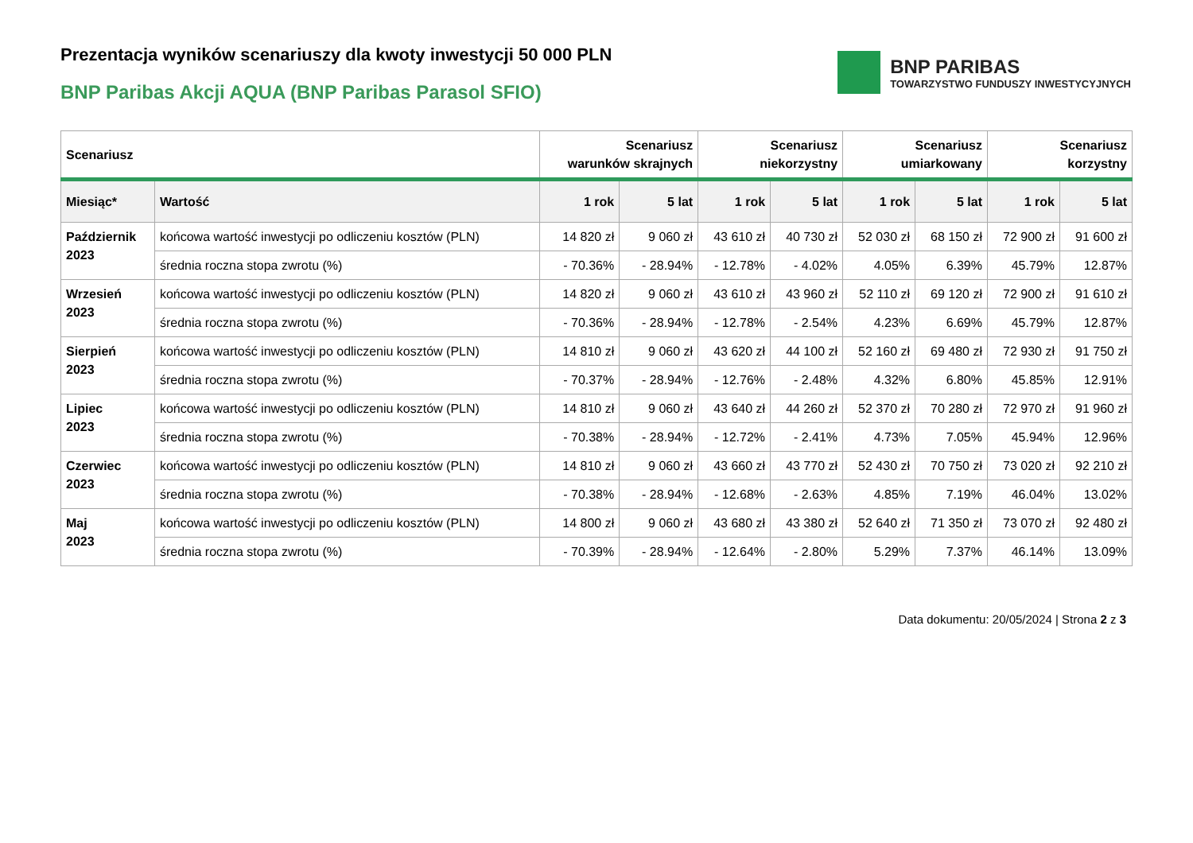Prezentacja wyników scenariuszy dla kwoty inwestycji 50 000 PLN
BNP Paribas Akcji AQUA (BNP Paribas Parasol SFIO)
BNP PARIBAS
TOWARZYSTWO FUNDUSZY INWESTYCYJNYCH
| Scenariusz | | Scenariusz warunków skrajnych | | Scenariusz niekorzystny | | Scenariusz umiarkowany | | Scenariusz korzystny | |
| --- | --- | --- | --- | --- | --- | --- | --- | --- | --- |
| Miesiąc* | Wartość | 1 rok | 5 lat | 1 rok | 5 lat | 1 rok | 5 lat | 1 rok | 5 lat |
| Październik 2023 | końcowa wartość inwestycji po odliczeniu kosztów (PLN) | 14 820 zł | 9 060 zł | 43 610 zł | 40 730 zł | 52 030 zł | 68 150 zł | 72 900 zł | 91 600 zł |
| | średnia roczna stopa zwrotu (%) | - 70.36% | - 28.94% | - 12.78% | - 4.02% | 4.05% | 6.39% | 45.79% | 12.87% |
| Wrzesień 2023 | końcowa wartość inwestycji po odliczeniu kosztów (PLN) | 14 820 zł | 9 060 zł | 43 610 zł | 43 960 zł | 52 110 zł | 69 120 zł | 72 900 zł | 91 610 zł |
| | średnia roczna stopa zwrotu (%) | - 70.36% | - 28.94% | - 12.78% | - 2.54% | 4.23% | 6.69% | 45.79% | 12.87% |
| Sierpień 2023 | końcowa wartość inwestycji po odliczeniu kosztów (PLN) | 14 810 zł | 9 060 zł | 43 620 zł | 44 100 zł | 52 160 zł | 69 480 zł | 72 930 zł | 91 750 zł |
| | średnia roczna stopa zwrotu (%) | - 70.37% | - 28.94% | - 12.76% | - 2.48% | 4.32% | 6.80% | 45.85% | 12.91% |
| Lipiec 2023 | końcowa wartość inwestycji po odliczeniu kosztów (PLN) | 14 810 zł | 9 060 zł | 43 640 zł | 44 260 zł | 52 370 zł | 70 280 zł | 72 970 zł | 91 960 zł |
| | średnia roczna stopa zwrotu (%) | - 70.38% | - 28.94% | - 12.72% | - 2.41% | 4.73% | 7.05% | 45.94% | 12.96% |
| Czerwiec 2023 | końcowa wartość inwestycji po odliczeniu kosztów (PLN) | 14 810 zł | 9 060 zł | 43 660 zł | 43 770 zł | 52 430 zł | 70 750 zł | 73 020 zł | 92 210 zł |
| | średnia roczna stopa zwrotu (%) | - 70.38% | - 28.94% | - 12.68% | - 2.63% | 4.85% | 7.19% | 46.04% | 13.02% |
| Maj 2023 | końcowa wartość inwestycji po odliczeniu kosztów (PLN) | 14 800 zł | 9 060 zł | 43 680 zł | 43 380 zł | 52 640 zł | 71 350 zł | 73 070 zł | 92 480 zł |
| | średnia roczna stopa zwrotu (%) | - 70.39% | - 28.94% | - 12.64% | - 2.80% | 5.29% | 7.37% | 46.14% | 13.09% |
Data dokumentu: 20/05/2024 | Strona 2 z 3